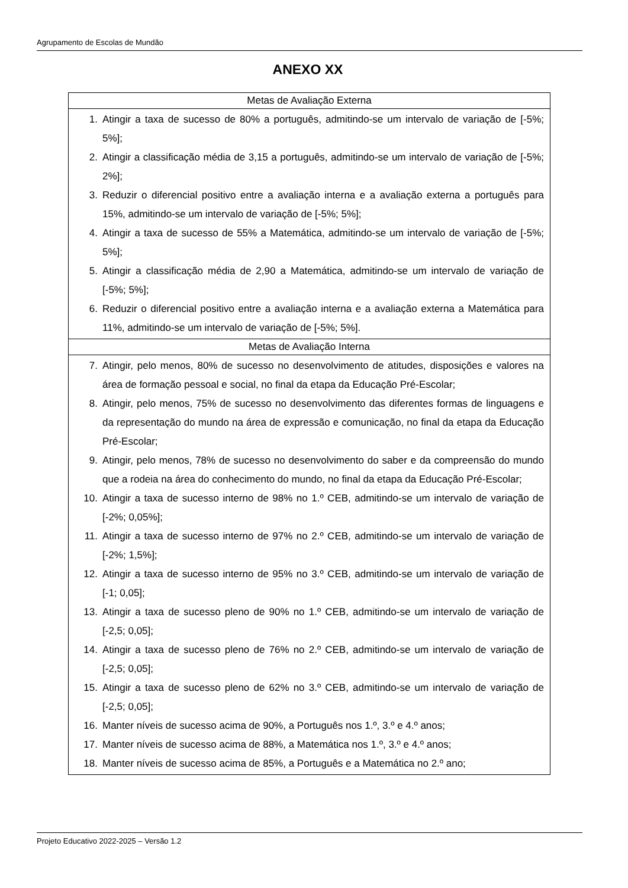Agrupamento de Escolas de Mundão
ANEXO XX
| Metas de Avaliação Externa |
| --- |
| 1. Atingir a taxa de sucesso de 80% a português, admitindo-se um intervalo de variação de [-5%; 5%]; 2. Atingir a classificação média de 3,15 a português, admitindo-se um intervalo de variação de [-5%; 2%]; 3. Reduzir o diferencial positivo entre a avaliação interna e a avaliação externa a português para 15%, admitindo-se um intervalo de variação de [-5%; 5%]; 4. Atingir a taxa de sucesso de 55% a Matemática, admitindo-se um intervalo de variação de [-5%; 5%]; 5. Atingir a classificação média de 2,90 a Matemática, admitindo-se um intervalo de variação de [-5%; 5%]; 6. Reduzir o diferencial positivo entre a avaliação interna e a avaliação externa a Matemática para 11%, admitindo-se um intervalo de variação de [-5%; 5%]. |
| Metas de Avaliação Interna |
| 7. Atingir, pelo menos, 80% de sucesso no desenvolvimento de atitudes, disposições e valores na área de formação pessoal e social, no final da etapa da Educação Pré-Escolar; 8. Atingir, pelo menos, 75% de sucesso no desenvolvimento das diferentes formas de linguagens e da representação do mundo na área de expressão e comunicação, no final da etapa da Educação Pré-Escolar; 9. Atingir, pelo menos, 78% de sucesso no desenvolvimento do saber e da compreensão do mundo que a rodeia na área do conhecimento do mundo, no final da etapa da Educação Pré-Escolar; 10. Atingir a taxa de sucesso interno de 98% no 1.º CEB, admitindo-se um intervalo de variação de [-2%; 0,05%]; 11. Atingir a taxa de sucesso interno de 97% no 2.º CEB, admitindo-se um intervalo de variação de [-2%; 1,5%]; 12. Atingir a taxa de sucesso interno de 95% no 3.º CEB, admitindo-se um intervalo de variação de [-1; 0,05]; 13. Atingir a taxa de sucesso pleno de 90% no 1.º CEB, admitindo-se um intervalo de variação de [-2,5; 0,05]; 14. Atingir a taxa de sucesso pleno de 76% no 2.º CEB, admitindo-se um intervalo de variação de [-2,5; 0,05]; 15. Atingir a taxa de sucesso pleno de 62% no 3.º CEB, admitindo-se um intervalo de variação de [-2,5; 0,05]; 16. Manter níveis de sucesso acima de 90%, a Português nos 1.º, 3.º e 4.º anos; 17. Manter níveis de sucesso acima de 88%, a Matemática nos 1.º, 3.º e 4.º anos; 18. Manter níveis de sucesso acima de 85%, a Português e a Matemática no 2.º ano; |
Projeto Educativo 2022-2025 – Versão 1.2